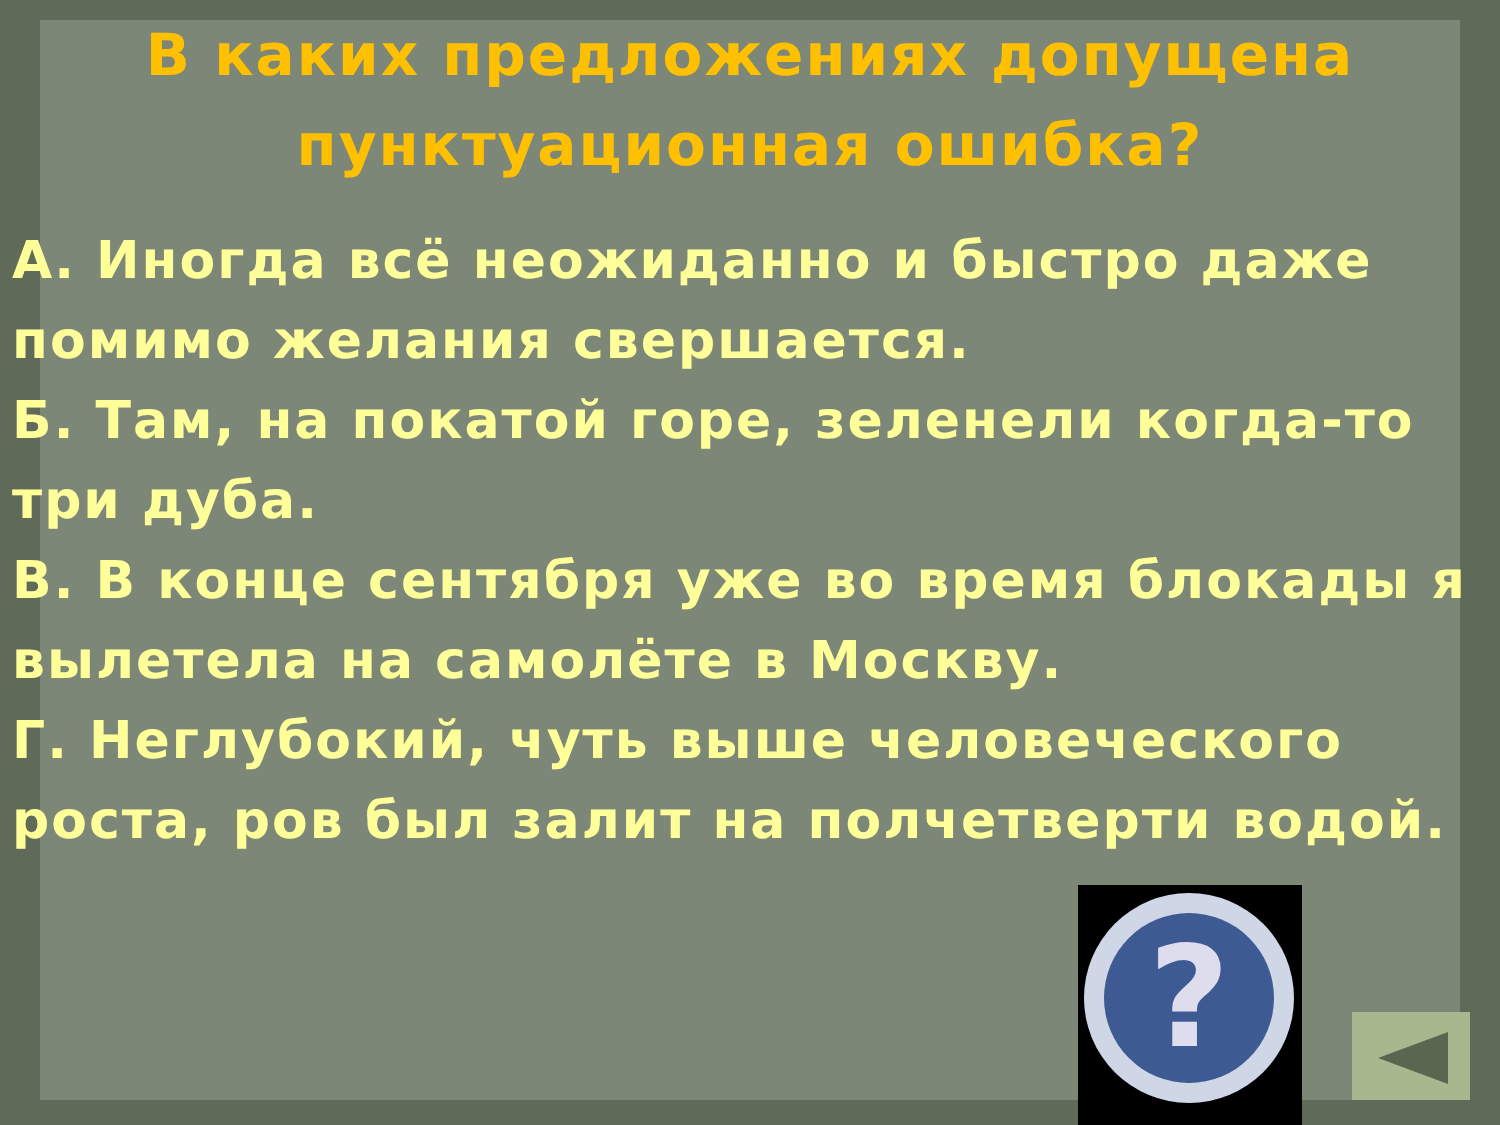В каких предложениях допущена пунктуационная ошибка?
А. Иногда всё неожиданно и быстро даже помимо желания свершается.
Б. Там, на покатой горе, зеленели когда-то три дуба.
В. В конце сентября уже во время блокады я вылетела на самолёте в Москву.
Г. Неглубокий, чуть выше человеческого роста, ров был залит на полчетверти водой.
?